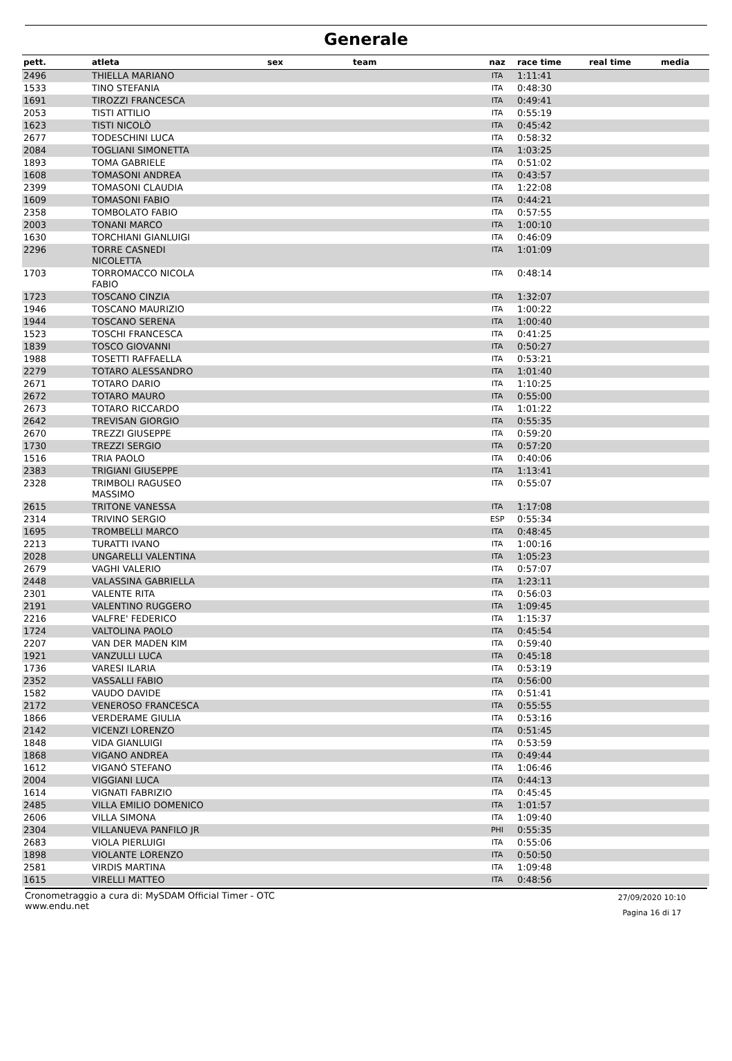Generale
| pett. | atleta | sex | team | naz | race time | real time | media |
| --- | --- | --- | --- | --- | --- | --- | --- |
| 2496 | THIELLA MARIANO | | | ITA | 1:11:41 | | |
| 1533 | TINO STEFANIA | | | ITA | 0:48:30 | | |
| 1691 | TIROZZI FRANCESCA | | | ITA | 0:49:41 | | |
| 2053 | TISTI ATTILIO | | | ITA | 0:55:19 | | |
| 1623 | TISTI NICOLÒ | | | ITA | 0:45:42 | | |
| 2677 | TODESCHINI LUCA | | | ITA | 0:58:32 | | |
| 2084 | TOGLIANI SIMONETTA | | | ITA | 1:03:25 | | |
| 1893 | TOMA GABRIELE | | | ITA | 0:51:02 | | |
| 1608 | TOMASONI ANDREA | | | ITA | 0:43:57 | | |
| 2399 | TOMASONI CLAUDIA | | | ITA | 1:22:08 | | |
| 1609 | TOMASONI FABIO | | | ITA | 0:44:21 | | |
| 2358 | TOMBOLATO FABIO | | | ITA | 0:57:55 | | |
| 2003 | TONANI MARCO | | | ITA | 1:00:10 | | |
| 1630 | TORCHIANI GIANLUIGI | | | ITA | 0:46:09 | | |
| 2296 | TORRE CASNEDI NICOLETTA | | | ITA | 1:01:09 | | |
| 1703 | TORROMACCO NICOLA FABIO | | | ITA | 0:48:14 | | |
| 1723 | TOSCANO CINZIA | | | ITA | 1:32:07 | | |
| 1946 | TOSCANO MAURIZIO | | | ITA | 1:00:22 | | |
| 1944 | TOSCANO SERENA | | | ITA | 1:00:40 | | |
| 1523 | TOSCHI FRANCESCA | | | ITA | 0:41:25 | | |
| 1839 | TOSCO GIOVANNI | | | ITA | 0:50:27 | | |
| 1988 | TOSETTI RAFFAELLA | | | ITA | 0:53:21 | | |
| 2279 | TOTARO ALESSANDRO | | | ITA | 1:01:40 | | |
| 2671 | TOTARO DARIO | | | ITA | 1:10:25 | | |
| 2672 | TOTARO MAURO | | | ITA | 0:55:00 | | |
| 2673 | TOTARO RICCARDO | | | ITA | 1:01:22 | | |
| 2642 | TREVISAN GIORGIO | | | ITA | 0:55:35 | | |
| 2670 | TREZZI GIUSEPPE | | | ITA | 0:59:20 | | |
| 1730 | TREZZI SERGIO | | | ITA | 0:57:20 | | |
| 1516 | TRIA PAOLO | | | ITA | 0:40:06 | | |
| 2383 | TRIGIANI GIUSEPPE | | | ITA | 1:13:41 | | |
| 2328 | TRIMBOLI RAGUSEO MASSIMO | | | ITA | 0:55:07 | | |
| 2615 | TRITONE VANESSA | | | ITA | 1:17:08 | | |
| 2314 | TRIVINO SERGIO | | | ESP | 0:55:34 | | |
| 1695 | TROMBELLI MARCO | | | ITA | 0:48:45 | | |
| 2213 | TURATTI IVANO | | | ITA | 1:00:16 | | |
| 2028 | UNGARELLI VALENTINA | | | ITA | 1:05:23 | | |
| 2679 | VAGHI VALERIO | | | ITA | 0:57:07 | | |
| 2448 | VALASSINA GABRIELLA | | | ITA | 1:23:11 | | |
| 2301 | VALENTE RITA | | | ITA | 0:56:03 | | |
| 2191 | VALENTINO RUGGERO | | | ITA | 1:09:45 | | |
| 2216 | VALFRE' FEDERICO | | | ITA | 1:15:37 | | |
| 1724 | VALTOLINA PAOLO | | | ITA | 0:45:54 | | |
| 2207 | VAN DER MADEN KIM | | | ITA | 0:59:40 | | |
| 1921 | VANZULLI LUCA | | | ITA | 0:45:18 | | |
| 1736 | VARESI ILARIA | | | ITA | 0:53:19 | | |
| 2352 | VASSALLI FABIO | | | ITA | 0:56:00 | | |
| 1582 | VAUDO DAVIDE | | | ITA | 0:51:41 | | |
| 2172 | VENEROSO FRANCESCA | | | ITA | 0:55:55 | | |
| 1866 | VERDERAME GIULIA | | | ITA | 0:53:16 | | |
| 2142 | VICENZI LORENZO | | | ITA | 0:51:45 | | |
| 1848 | VIDA GIANLUIGI | | | ITA | 0:53:59 | | |
| 1868 | VIGANO ANDREA | | | ITA | 0:49:44 | | |
| 1612 | VIGANÓ STEFANO | | | ITA | 1:06:46 | | |
| 2004 | VIGGIANI LUCA | | | ITA | 0:44:13 | | |
| 1614 | VIGNATI FABRIZIO | | | ITA | 0:45:45 | | |
| 2485 | VILLA EMILIO DOMENICO | | | ITA | 1:01:57 | | |
| 2606 | VILLA SIMONA | | | ITA | 1:09:40 | | |
| 2304 | VILLANUEVA PANFILO JR | | | PHI | 0:55:35 | | |
| 2683 | VIOLA PIERLUIGI | | | ITA | 0:55:06 | | |
| 1898 | VIOLANTE LORENZO | | | ITA | 0:50:50 | | |
| 2581 | VIRDIS MARTINA | | | ITA | 1:09:48 | | |
| 1615 | VIRELLI MATTEO | | | ITA | 0:48:56 | | |
Cronometraggio a cura di: MySDAM Official Timer - OTC
www.endu.net
27/09/2020 10:10
Pagina 16 di 17